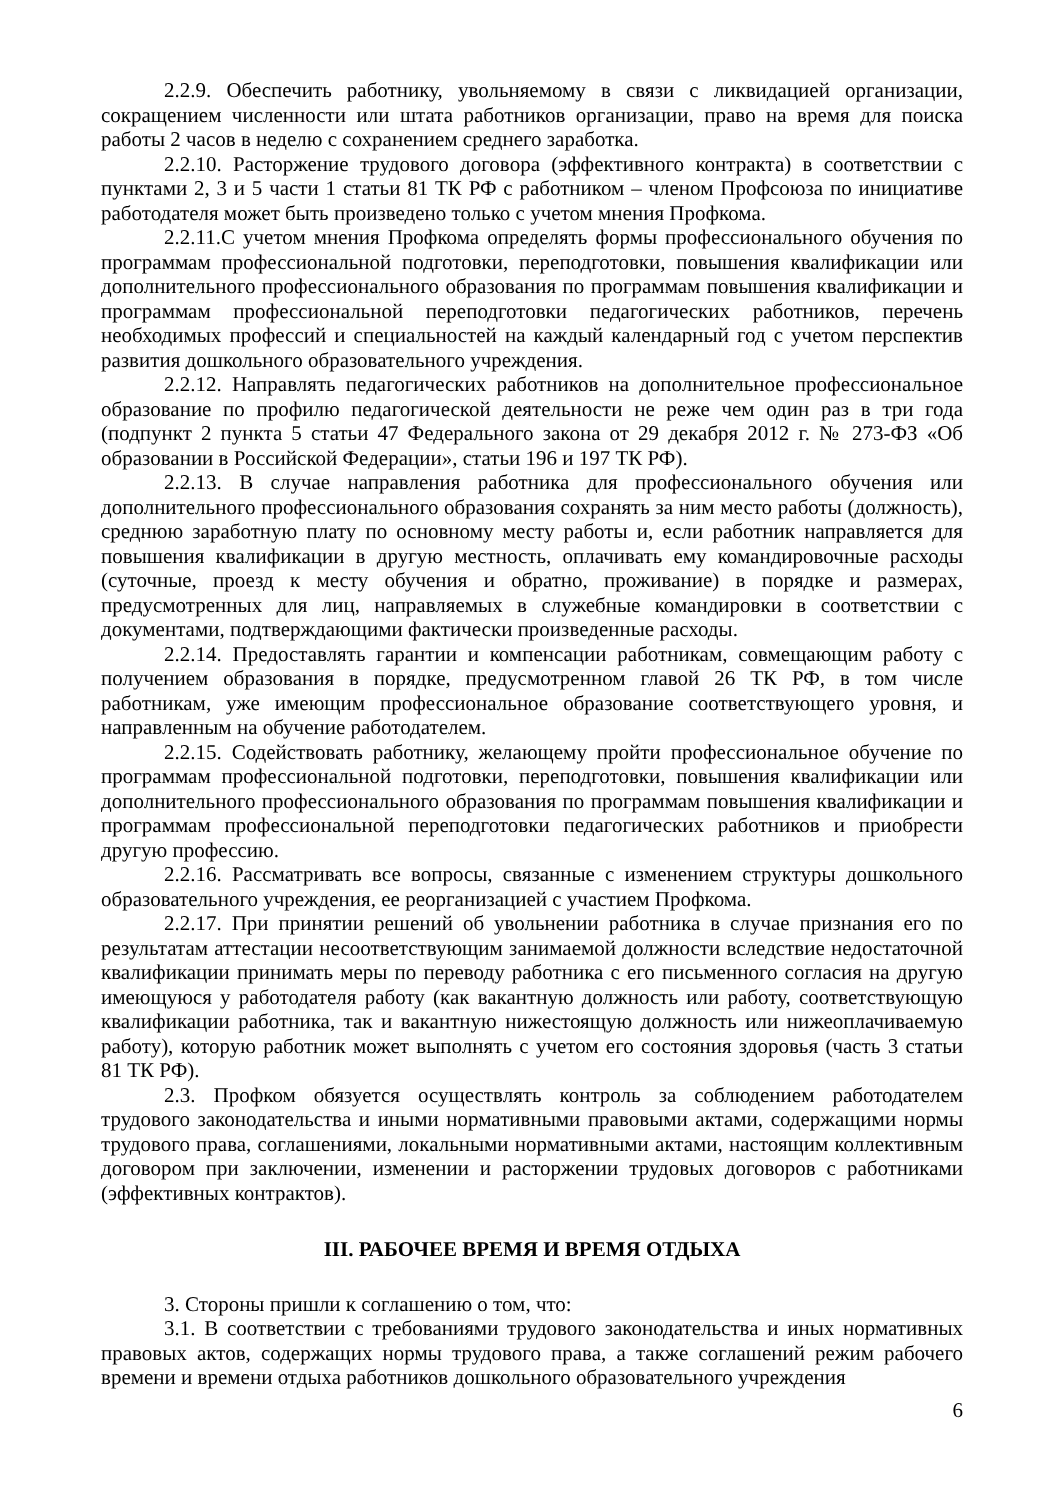2.2.9. Обеспечить работнику, увольняемому в связи с ликвидацией организации, сокращением численности или штата работников организации, право на время для поиска работы 2 часов в неделю с сохранением среднего заработка.
2.2.10. Расторжение трудового договора (эффективного контракта) в соответствии с пунктами 2, 3 и 5 части 1 статьи 81 ТК РФ с работником – членом Профсоюза по инициативе работодателя может быть произведено только с учетом мнения Профкома.
2.2.11.С учетом мнения Профкома определять формы профессионального обучения по программам профессиональной подготовки, переподготовки, повышения квалификации или дополнительного профессионального образования по программам повышения квалификации и программам профессиональной переподготовки педагогических работников, перечень необходимых профессий и специальностей на каждый календарный год с учетом перспектив развития дошкольного образовательного учреждения.
2.2.12. Направлять педагогических работников на дополнительное профессиональное образование по профилю педагогической деятельности не реже чем один раз в три года (подпункт 2 пункта 5 статьи 47 Федерального закона от 29 декабря 2012 г. № 273-ФЗ «Об образовании в Российской Федерации», статьи 196 и 197 ТК РФ).
2.2.13. В случае направления работника для профессионального обучения или дополнительного профессионального образования сохранять за ним место работы (должность), среднюю заработную плату по основному месту работы и, если работник направляется для повышения квалификации в другую местность, оплачивать ему командировочные расходы (суточные, проезд к месту обучения и обратно, проживание) в порядке и размерах, предусмотренных для лиц, направляемых в служебные командировки в соответствии с документами, подтверждающими фактически произведенные расходы.
2.2.14. Предоставлять гарантии и компенсации работникам, совмещающим работу с получением образования в порядке, предусмотренном главой 26 ТК РФ, в том числе работникам, уже имеющим профессиональное образование соответствующего уровня, и направленным на обучение работодателем.
2.2.15. Содействовать работнику, желающему пройти профессиональное обучение по программам профессиональной подготовки, переподготовки, повышения квалификации или дополнительного профессионального образования по программам повышения квалификации и программам профессиональной переподготовки педагогических работников и приобрести другую профессию.
2.2.16. Рассматривать все вопросы, связанные с изменением структуры дошкольного образовательного учреждения, ее реорганизацией с участием Профкома.
2.2.17. При принятии решений об увольнении работника в случае признания его по результатам аттестации несоответствующим занимаемой должности вследствие недостаточной квалификации принимать меры по переводу работника с его письменного согласия на другую имеющуюся у работодателя работу (как вакантную должность или работу, соответствующую квалификации работника, так и вакантную нижестоящую должность или нижеоплачиваемую работу), которую работник может выполнять с учетом его состояния здоровья (часть 3 статьи 81 ТК РФ).
2.3. Профком обязуется осуществлять контроль за соблюдением работодателем трудового законодательства и иными нормативными правовыми актами, содержащими нормы трудового права, соглашениями, локальными нормативными актами, настоящим коллективным договором при заключении, изменении и расторжении трудовых договоров с работниками (эффективных контрактов).
III. РАБОЧЕЕ ВРЕМЯ И ВРЕМЯ ОТДЫХА
3. Стороны пришли к соглашению о том, что:
3.1. В соответствии с требованиями трудового законодательства и иных нормативных правовых актов, содержащих нормы трудового права, а также соглашений режим рабочего времени и времени отдыха работников дошкольного образовательного учреждения
6